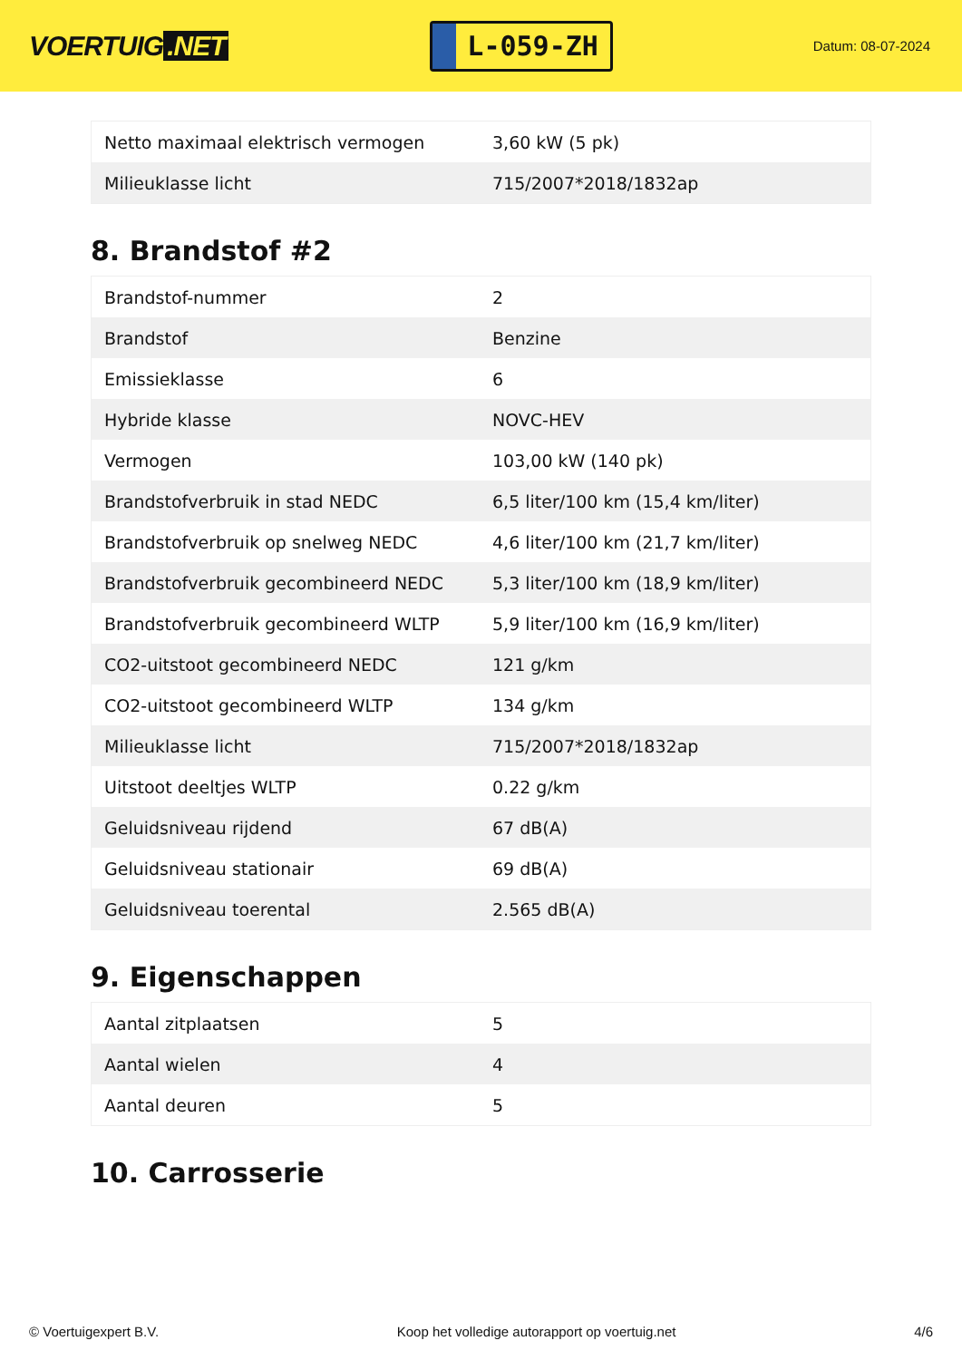VOERTUIG.NET
L-059-ZH
Datum: 08-07-2024
| Netto maximaal elektrisch vermogen | 3,60 kW (5 pk) |
| Milieuklasse licht | 715/2007*2018/1832ap |
8. Brandstof #2
| Brandstof-nummer | 2 |
| Brandstof | Benzine |
| Emissieklasse | 6 |
| Hybride klasse | NOVC-HEV |
| Vermogen | 103,00 kW (140 pk) |
| Brandstofverbruik in stad NEDC | 6,5 liter/100 km (15,4 km/liter) |
| Brandstofverbruik op snelweg NEDC | 4,6 liter/100 km (21,7 km/liter) |
| Brandstofverbruik gecombineerd NEDC | 5,3 liter/100 km (18,9 km/liter) |
| Brandstofverbruik gecombineerd WLTP | 5,9 liter/100 km (16,9 km/liter) |
| CO2-uitstoot gecombineerd NEDC | 121 g/km |
| CO2-uitstoot gecombineerd WLTP | 134 g/km |
| Milieuklasse licht | 715/2007*2018/1832ap |
| Uitstoot deeltjes WLTP | 0.22 g/km |
| Geluidsniveau rijdend | 67 dB(A) |
| Geluidsniveau stationair | 69 dB(A) |
| Geluidsniveau toerental | 2.565 dB(A) |
9. Eigenschappen
| Aantal zitplaatsen | 5 |
| Aantal wielen | 4 |
| Aantal deuren | 5 |
10. Carrosserie
© Voertuigexpert B.V. Koop het volledige autorapport op voertuig.net 4/6